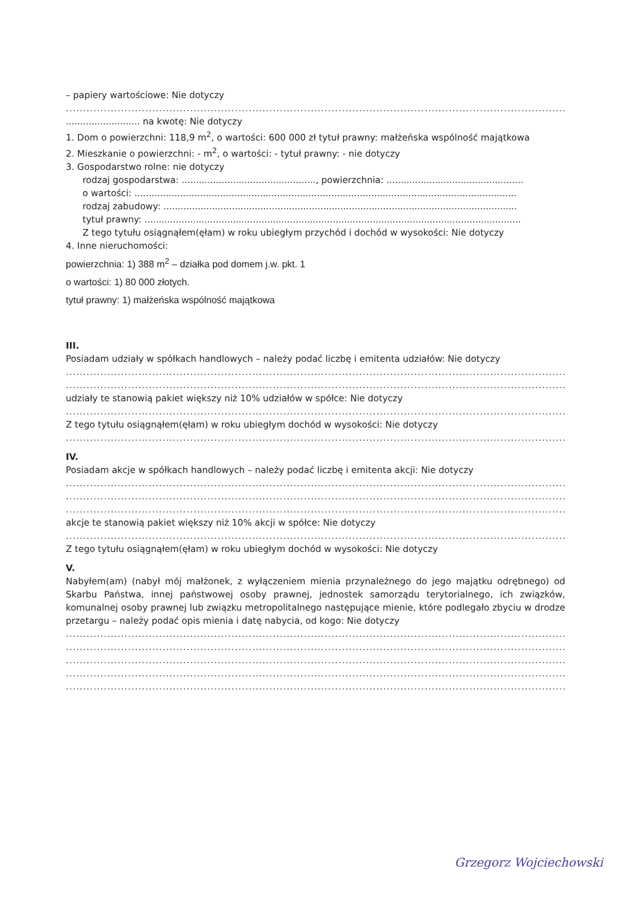– papiery wartościowe: Nie dotyczy
...................................................................................................................................................................
.......................... na kwotę: Nie dotyczy
1. Dom o powierzchni: 118,9 m<sup>2</sup>, o wartości: 600 000 zł tytuł prawny: małżeńska wspólność majątkowa
2. Mieszkanie o powierzchni: - m<sup>2</sup>, o wartości: - tytuł prawny: - nie dotyczy
3. Gospodarstwo rolne: nie dotyczy
rodzaj gospodarstwa: ..............................................., powierzchnia: ................................................
o wartości: ......................................................................................................................................
rodzaj zabudowy: ............................................................................................................................
tytuł prawny: ....................................................................................................................................
Z tego tytułu osiągnąłem(ęłam) w roku ubiegłym przychód i dochód w wysokości: Nie dotyczy
4. Inne nieruchomości:
powierzchnia: 1) 388 m<sup>2</sup> – działka pod domem j.w. pkt. 1
o wartości: 1) 80 000 złotych.
tytuł prawny: 1) małżeńska wspólność majątkowa
III.
Posiadam udziały w spółkach handlowych – należy podać liczbę i emitenta udziałów: Nie dotyczy
...................................................................................................................................................................
...................................................................................................................................................................
udziały te stanowią pakiet większy niż 10% udziałów w spółce: Nie dotyczy
...................................................................................................................................................................
Z tego tytułu osiągnąłem(ęłam) w roku ubiegłym dochód w wysokości: Nie dotyczy
...................................................................................................................................................................
IV.
Posiadam akcje w spółkach handlowych – należy podać liczbę i emitenta akcji: Nie dotyczy
...................................................................................................................................................................
...................................................................................................................................................................
...................................................................................................................................................................
akcje te stanowią pakiet większy niż 10% akcji w spółce: Nie dotyczy
...................................................................................................................................................................
Z tego tytułu osiągnąłem(ęłam) w roku ubiegłym dochód w wysokości: Nie dotyczy
V.
Nabyłem(am) (nabył mój małżonek, z wyłączeniem mienia przynależnego do jego majątku odrębnego) od Skarbu Państwa, innej państwowej osoby prawnej, jednostek samorządu terytorialnego, ich związków, komunalnej osoby prawnej lub związku metropolitalnego następujące mienie, które podlegało zbyciu w drodze przetargu – należy podać opis mienia i datę nabycia, od kogo: Nie dotyczy
...................................................................................................................................................................
...................................................................................................................................................................
...................................................................................................................................................................
...................................................................................................................................................................
...................................................................................................................................................................
Grzegorz Wojciechowski